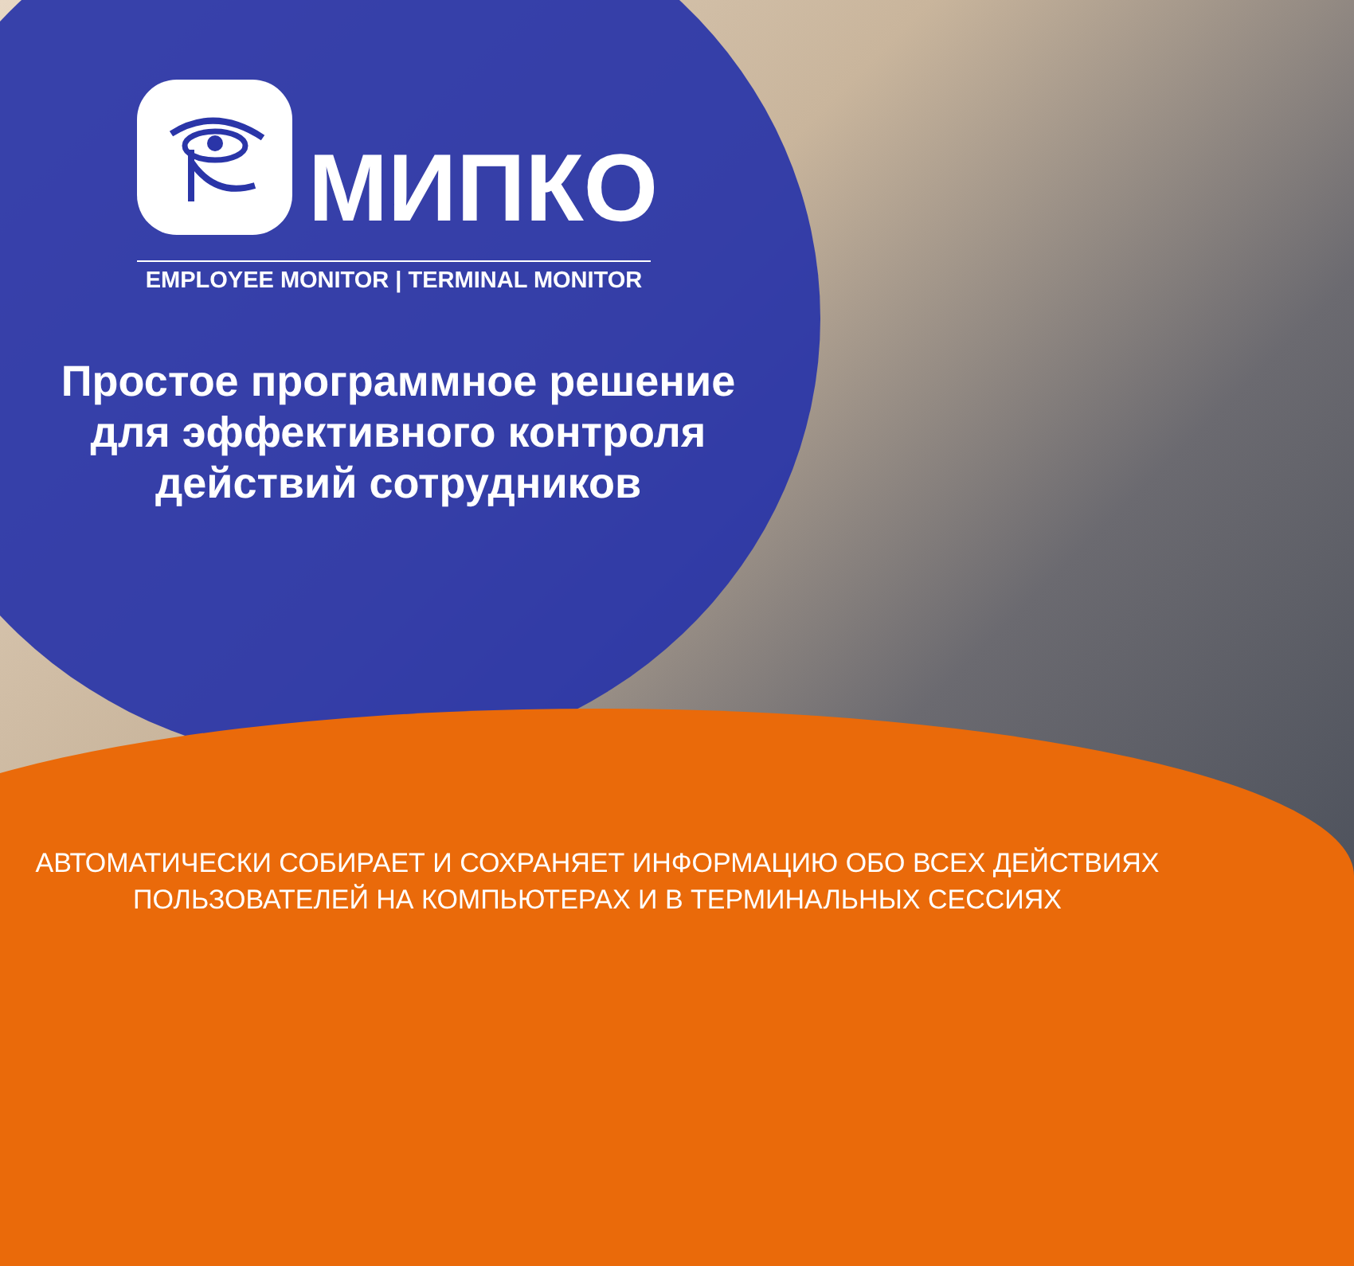МИПКО
EMPLOYEE MONITOR | TERMINAL MONITOR
Простое программное решение
для эффективного контроля
действий сотрудников
АВТОМАТИЧЕСКИ СОБИРАЕТ И СОХРАНЯЕТ ИНФОРМАЦИЮ ОБО ВСЕХ ДЕЙСТВИЯХ
ПОЛЬЗОВАТЕЛЕЙ НА КОМПЬЮТЕРАХ И В ТЕРМИНАЛЬНЫХ СЕССИЯХ